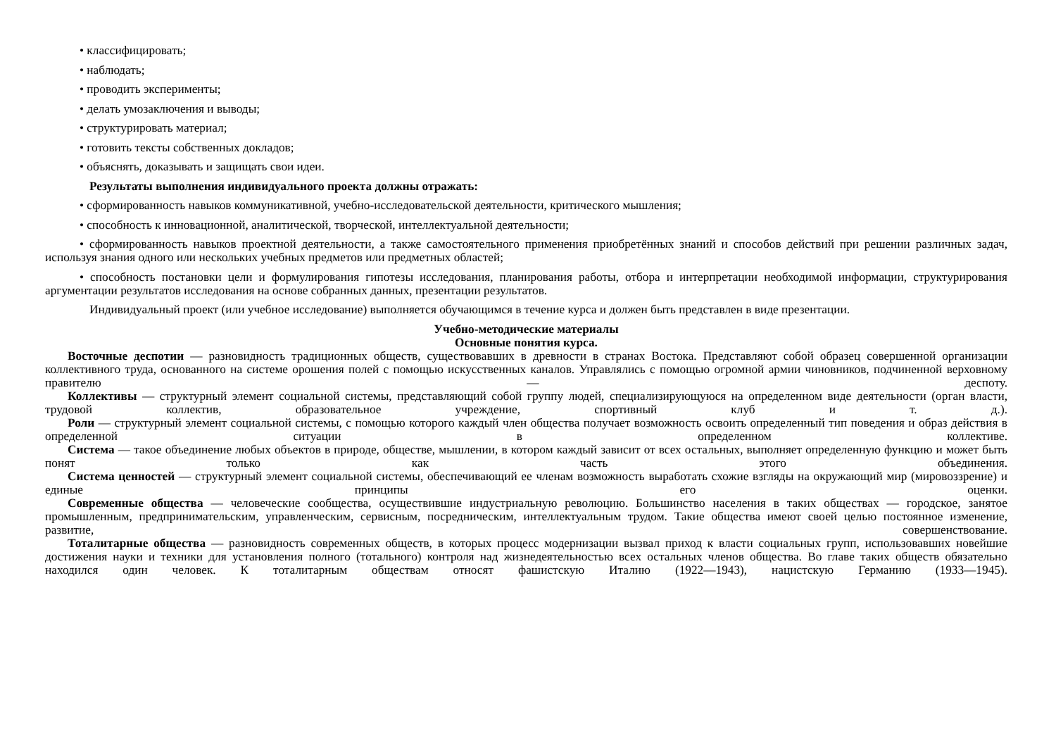• классифицировать;
• наблюдать;
• проводить эксперименты;
• делать умозаключения и выводы;
• структурировать материал;
• готовить тексты собственных докладов;
• объяснять, доказывать и защищать свои идеи.
Результаты выполнения индивидуального проекта должны отражать:
• сформированность навыков коммуникативной, учебно-исследовательской деятельности, критического мышления;
• способность к инновационной, аналитической, творческой, интеллектуальной деятельности;
• сформированность навыков проектной деятельности, а также самостоятельного применения приобретённых знаний и способов действий при решении различных задач, используя знания одного или нескольких учебных предметов или предметных областей;
• способность постановки цели и формулирования гипотезы исследования, планирования работы, отбора и интерпретации необходимой информации, структурирования аргументации результатов исследования на основе собранных данных, презентации результатов.
Индивидуальный проект (или учебное исследование) выполняется обучающимся в течение курса и должен быть представлен в виде презентации.
Учебно-методические материалы
Основные понятия курса.
Восточные деспотии — разновидность традиционных обществ, существовавших в древности в странах Востока. Представляют собой образец совершенной организации коллективного труда, основанного на системе орошения полей с помощью искусственных каналов. Управлялись с помощью огромной армии чиновников, подчиненной верховному правителю — деспоту.
Коллективы — структурный элемент социальной системы, представляющий собой группу людей, специализирующуюся на определенном виде деятельности (орган власти, трудовой коллектив, образовательное учреждение, спортивный клуб и т. д.).
Роли — структурный элемент социальной системы, с помощью которого каждый член общества получает возможность освоить определенный тип поведения и образ действия в определенной ситуации в определенном коллективе.
Система — такое объединение любых объектов в природе, обществе, мышлении, в котором каждый зависит от всех остальных, выполняет определенную функцию и может быть понят только как часть этого объединения.
Система ценностей — структурный элемент социальной системы, обеспечивающий ее членам возможность выработать схожие взгляды на окружающий мир (мировоззрение) и единые принципы его оценки.
Современные общества — человеческие сообщества, осуществившие индустриальную революцию. Большинство населения в таких обществах — городское, занятое промышленным, предпринимательским, управленческим, сервисным, посредническим, интеллектуальным трудом. Такие общества имеют своей целью постоянное изменение, развитие, совершенствование.
Тоталитарные общества — разновидность современных обществ, в которых процесс модернизации вызвал приход к власти социальных групп, использовавших новейшие достижения науки и техники для установления полного (тотального) контроля над жизнедеятельностью всех остальных членов общества. Во главе таких обществ обязательно находился один человек. К тоталитарным обществам относят фашистскую Италию (1922—1943), нацистскую Германию (1933—1945).